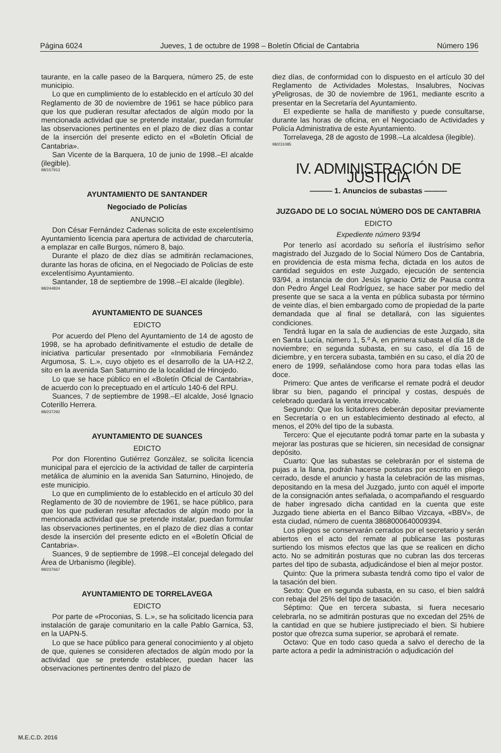Página 6024 Jueves, 1 de octubre de 1998 – Boletín Oficial de Cantabria Número 196
taurante, en la calle paseo de la Barquera, número 25, de este municipio.
Lo que en cumplimiento de lo establecido en el artículo 30 del Reglamento de 30 de noviembre de 1961 se hace público para que los que pudieran resultar afectados de algún modo por la mencionada actividad que se pretende instalar, puedan formular las observaciones pertinentes en el plazo de diez días a contar de la inserción del presente edicto en el «Boletín Oficial de Cantabria».
San Vicente de la Barquera, 10 de junio de 1998.–El alcalde (ilegible).
98/157913
AYUNTAMIENTO DE SANTANDER
Negociado de Policías
ANUNCIO
Don César Fernández Cadenas solicita de este excelentísimo Ayuntamiento licencia para apertura de actividad de charcutería, a emplazar en calle Burgos, número 8, bajo.
Durante el plazo de diez días se admitirán reclamaciones, durante las horas de oficina, en el Negociado de Policías de este excelentísimo Ayuntamiento.
Santander, 18 de septiembre de 1998.–El alcalde (ilegible).
98/244824
AYUNTAMIENTO DE SUANCES
EDICTO
Por acuerdo del Pleno del Ayuntamiento de 14 de agosto de 1998, se ha aprobado definitivamente el estudio de detalle de iniciativa particular presentado por «Inmobiliaria Fernández Argumosa, S. L.», cuyo objeto es el desarrollo de la UA-H2.2, sito en la avenida San Saturnino de la localidad de Hinojedo.
Lo que se hace público en el «Boletín Oficial de Cantabria», de acuerdo con lo preceptuado en el artículo 140-6 del RPU.
Suances, 7 de septiembre de 1998.–El alcalde, José Ignacio Coterillo Herrera.
98/237292
AYUNTAMIENTO DE SUANCES
EDICTO
Por don Florentino Gutiérrez González, se solicita licencia municipal para el ejercicio de la actividad de taller de carpintería metálica de aluminio en la avenida San Saturnino, Hinojedo, de este municipio.
Lo que en cumplimiento de lo establecido en el artículo 30 del Reglamento de 30 de noviembre de 1961, se hace público, para que los que pudieran resultar afectados de algún modo por la mencionada actividad que se pretende instalar, puedan formular las observaciones pertinentes, en el plazo de diez días a contar desde la inserción del presente edicto en el «Boletín Oficial de Cantabria».
Suances, 9 de septiembre de 1998.–El concejal delegado del Área de Urbanismo (ilegible).
98/237667
AYUNTAMIENTO DE TORRELAVEGA
EDICTO
Por parte de «Proconias, S. L.», se ha solicitado licencia para instalación de garaje comunitario en la calle Pablo Garnica, 53, en la UAPN-5.
Lo que se hace público para general conocimiento y al objeto de que, quienes se consideren afectados de algún modo por la actividad que se pretende establecer, puedan hacer las observaciones pertinentes dentro del plazo de
diez días, de conformidad con lo dispuesto en el artículo 30 del Reglamento de Actividades Molestas, Insalubres, Nocivas yPeligrosas, de 30 de noviembre de 1961, mediante escrito a presentar en la Secretaría del Ayuntamiento.
El expediente se halla de manifiesto y puede consultarse, durante las horas de oficina, en el Negociado de Actividades y Policía Administrativa de este Ayuntamiento.
Torrelavega, 28 de agosto de 1998.–La alcaldesa (ilegible).
98/231085
IV. ADMINISTRACIÓN DE JUSTICIA
——— 1. Anuncios de subastas ———
JUZGADO DE LO SOCIAL NÚMERO DOS DE CANTABRIA
EDICTO
Expediente número 93/94
Por tenerlo así acordado su señoría el ilustrísimo señor magistrado del Juzgado de lo Social Número Dos de Cantabria, en providencia de esta misma fecha, dictada en los autos de cantidad seguidos en este Juzgado, ejecución de sentencia 93/94, a instancia de don Jesús Ignacio Ortiz de Pausa contra don Pedro Ángel Leal Rodríguez, se hace saber por medio del presente que se saca a la venta en pública subasta por término de veinte días, el bien embargado como de propiedad de la parte demandada que al final se detallará, con las siguientes condiciones.
Tendrá lugar en la sala de audiencias de este Juzgado, sita en Santa Lucía, número 1, 5.º A, en primera subasta el día 18 de noviembre; en segunda subasta, en su caso, el día 16 de diciembre, y en tercera subasta, también en su caso, el día 20 de enero de 1999, señalándose como hora para todas ellas las doce.
Primero: Que antes de verificarse el remate podrá el deudor librar su bien, pagando el principal y costas, después de celebrado quedará la venta irrevocable.
Segundo: Que los licitadores deberán depositar previamente en Secretaría o en un establecimiento destinado al efecto, al menos, el 20% del tipo de la subasta.
Tercero: Que el ejecutante podrá tomar parte en la subasta y mejorar las posturas que se hicieren, sin necesidad de consignar depósito.
Cuarto: Que las subastas se celebrarán por el sistema de pujas a la llana, podrán hacerse posturas por escrito en pliego cerrado, desde el anuncio y hasta la celebración de las mismas, depositando en la mesa del Juzgado, junto con aquél el importe de la consignación antes señalada, o acompañando el resguardo de haber ingresado dicha cantidad en la cuenta que este Juzgado tiene abierta en el Banco Bilbao Vizcaya, «BBV», de esta ciudad, número de cuenta 3868000640009394.
Los pliegos se conservarán cerrados por el secretario y serán abiertos en el acto del remate al publicarse las posturas surtiendo los mismos efectos que las que se realicen en dicho acto. No se admitirán posturas que no cubran las dos terceras partes del tipo de subasta, adjudicándose el bien al mejor postor.
Quinto: Que la primera subasta tendrá como tipo el valor de la tasación del bien.
Sexto: Que en segunda subasta, en su caso, el bien saldrá con rebaja del 25% del tipo de tasación.
Séptimo: Que en tercera subasta, si fuera necesario celebrarla, no se admitirán posturas que no excedan del 25% de la cantidad en que se hubiere justipreciado el bien. Si hubiere postor que ofrezca suma superior, se aprobará el remate.
Octavo: Que en todo caso queda a salvo el derecho de la parte actora a pedir la administración o adjudicación del
M.E.C.D. 2016